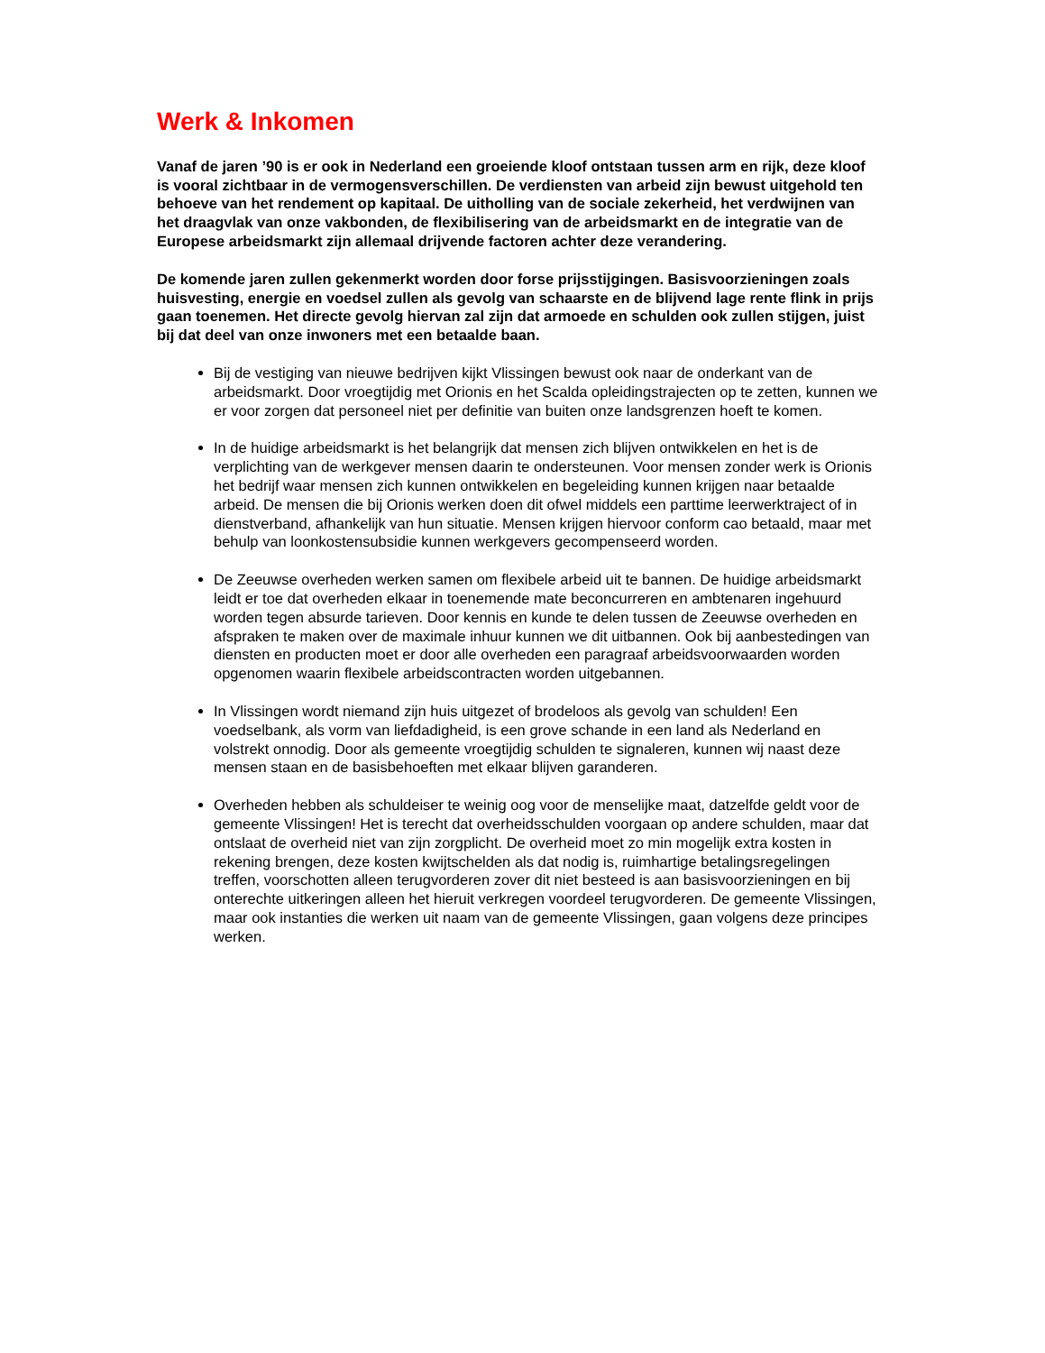Werk & Inkomen
Vanaf de jaren ’90 is er ook in Nederland een groeiende kloof ontstaan tussen arm en rijk, deze kloof is vooral zichtbaar in de vermogensverschillen. De verdiensten van arbeid zijn bewust uitgehold ten behoeve van het rendement op kapitaal. De uitholling van de sociale zekerheid, het verdwijnen van het draagvlak van onze vakbonden, de flexibilisering van de arbeidsmarkt en de integratie van de Europese arbeidsmarkt zijn allemaal drijvende factoren achter deze verandering.
De komende jaren zullen gekenmerkt worden door forse prijsstijgingen. Basisvoorzieningen zoals huisvesting, energie en voedsel zullen als gevolg van schaarste en de blijvend lage rente flink in prijs gaan toenemen. Het directe gevolg hiervan zal zijn dat armoede en schulden ook zullen stijgen, juist bij dat deel van onze inwoners met een betaalde baan.
Bij de vestiging van nieuwe bedrijven kijkt Vlissingen bewust ook naar de onderkant van de arbeidsmarkt. Door vroegtijdig met Orionis en het Scalda opleidingstrajecten op te zetten, kunnen we er voor zorgen dat personeel niet per definitie van buiten onze landsgrenzen hoeft te komen.
In de huidige arbeidsmarkt is het belangrijk dat mensen zich blijven ontwikkelen en het is de verplichting van de werkgever mensen daarin te ondersteunen. Voor mensen zonder werk is Orionis het bedrijf waar mensen zich kunnen ontwikkelen en begeleiding kunnen krijgen naar betaalde arbeid. De mensen die bij Orionis werken doen dit ofwel middels een parttime leerwerktraject of in dienstverband, afhankelijk van hun situatie. Mensen krijgen hiervoor conform cao betaald, maar met behulp van loonkostensubsidie kunnen werkgevers gecompenseerd worden.
De Zeeuwse overheden werken samen om flexibele arbeid uit te bannen. De huidige arbeidsmarkt leidt er toe dat overheden elkaar in toenemende mate beconcurreren en ambtenaren ingehuurd worden tegen absurde tarieven. Door kennis en kunde te delen tussen de Zeeuwse overheden en afspraken te maken over de maximale inhuur kunnen we dit uitbannen. Ook bij aanbestedingen van diensten en producten moet er door alle overheden een paragraaf arbeidsvoorwaarden worden opgenomen waarin flexibele arbeidscontracten worden uitgebannen.
In Vlissingen wordt niemand zijn huis uitgezet of brodeloos als gevolg van schulden! Een voedselbank, als vorm van liefdadigheid, is een grove schande in een land als Nederland en volstrekt onnodig. Door als gemeente vroegtijdig schulden te signaleren, kunnen wij naast deze mensen staan en de basisbehoeften met elkaar blijven garanderen.
Overheden hebben als schuldeiser te weinig oog voor de menselijke maat, datzelfde geldt voor de gemeente Vlissingen! Het is terecht dat overheidsschulden voorgaan op andere schulden, maar dat ontslaat de overheid niet van zijn zorgplicht. De overheid moet zo min mogelijk extra kosten in rekening brengen, deze kosten kwijtschelden als dat nodig is, ruimhartige betalingsregelingen treffen, voorschotten alleen terugvorderen zover dit niet besteed is aan basisvoorzieningen en bij onterechte uitkeringen alleen het hieruit verkregen voordeel terugvorderen. De gemeente Vlissingen, maar ook instanties die werken uit naam van de gemeente Vlissingen, gaan volgens deze principes werken.